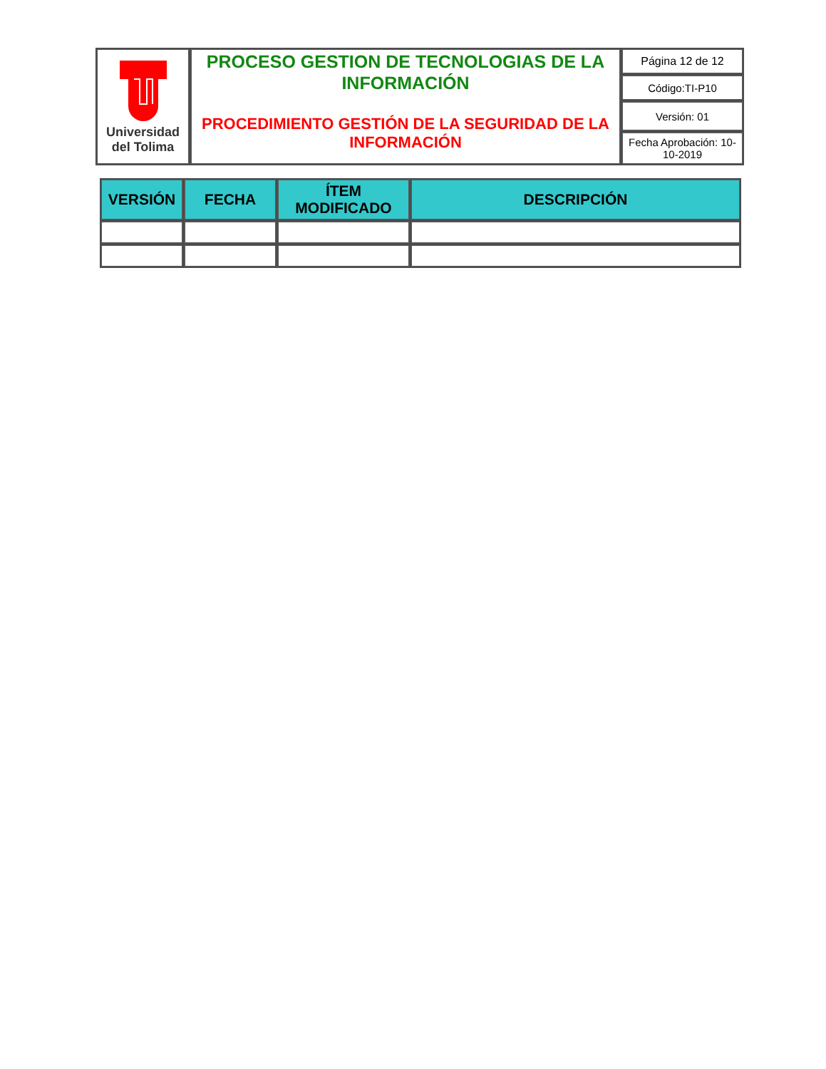| Universidad del Tolima | PROCESO GESTION DE TECNOLOGIAS DE LA INFORMACIÓN PROCEDIMIENTO GESTIÓN DE LA SEGURIDAD DE LA INFORMACIÓN | Página 12 de 12 |
| | | Código:TI-P10 |
| | | Versión: 01 |
| | | Fecha Aprobación: 10-10-2019 |
| VERSIÓN | FECHA | ÍTEM MODIFICADO | DESCRIPCIÓN |
| --- | --- | --- | --- |